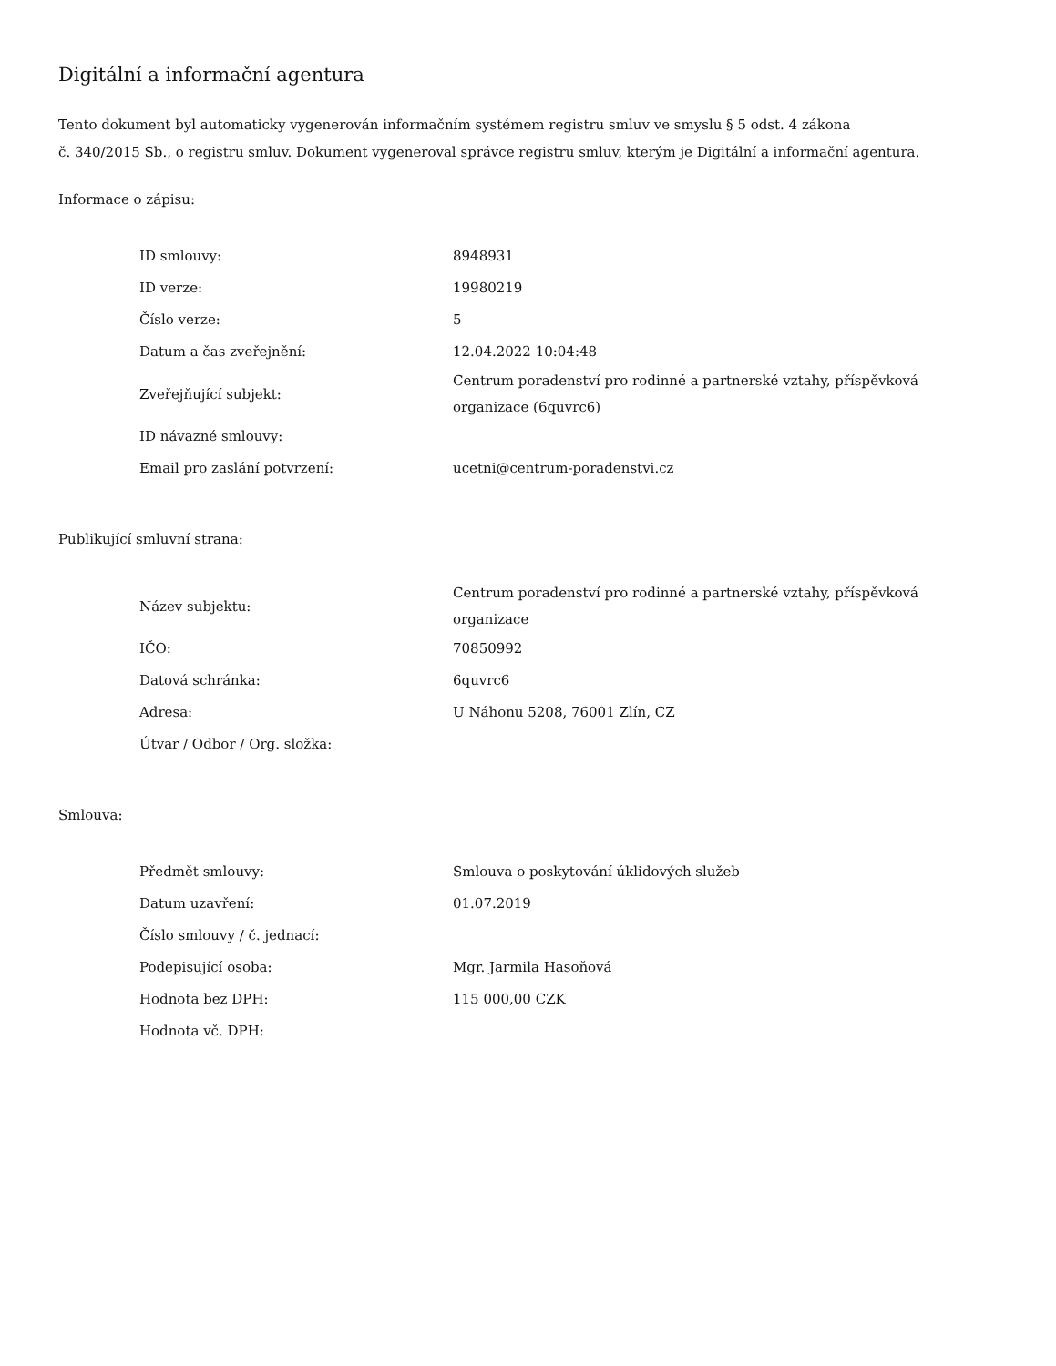Digitální a informační agentura
Tento dokument byl automaticky vygenerován informačním systémem registru smluv ve smyslu § 5 odst. 4 zákona
č. 340/2015 Sb., o registru smluv. Dokument vygeneroval správce registru smluv, kterým je Digitální a informační agentura.
Informace o zápisu:
| ID smlouvy: | 8948931 |
| ID verze: | 19980219 |
| Číslo verze: | 5 |
| Datum a čas zveřejnění: | 12.04.2022 10:04:48 |
| Zveřejňující subjekt: | Centrum poradenství pro rodinné a partnerské vztahy, příspěvková organizace (6quvrc6) |
| ID návazné smlouvy: | |
| Email pro zaslání potvrzení: | ucetni@centrum-poradenstvi.cz |
Publikující smluvní strana:
| Název subjektu: | Centrum poradenství pro rodinné a partnerské vztahy, příspěvková organizace |
| IČO: | 70850992 |
| Datová schránka: | 6quvrc6 |
| Adresa: | U Náhonu 5208, 76001 Zlín, CZ |
| Útvar / Odbor / Org. složka: | |
Smlouva:
| Předmět smlouvy: | Smlouva o poskytování úklidových služeb |
| Datum uzavření: | 01.07.2019 |
| Číslo smlouvy / č. jednací: | |
| Podepisující osoba: | Mgr. Jarmila Hasoňová |
| Hodnota bez DPH: | 115 000,00 CZK |
| Hodnota vč. DPH: | |